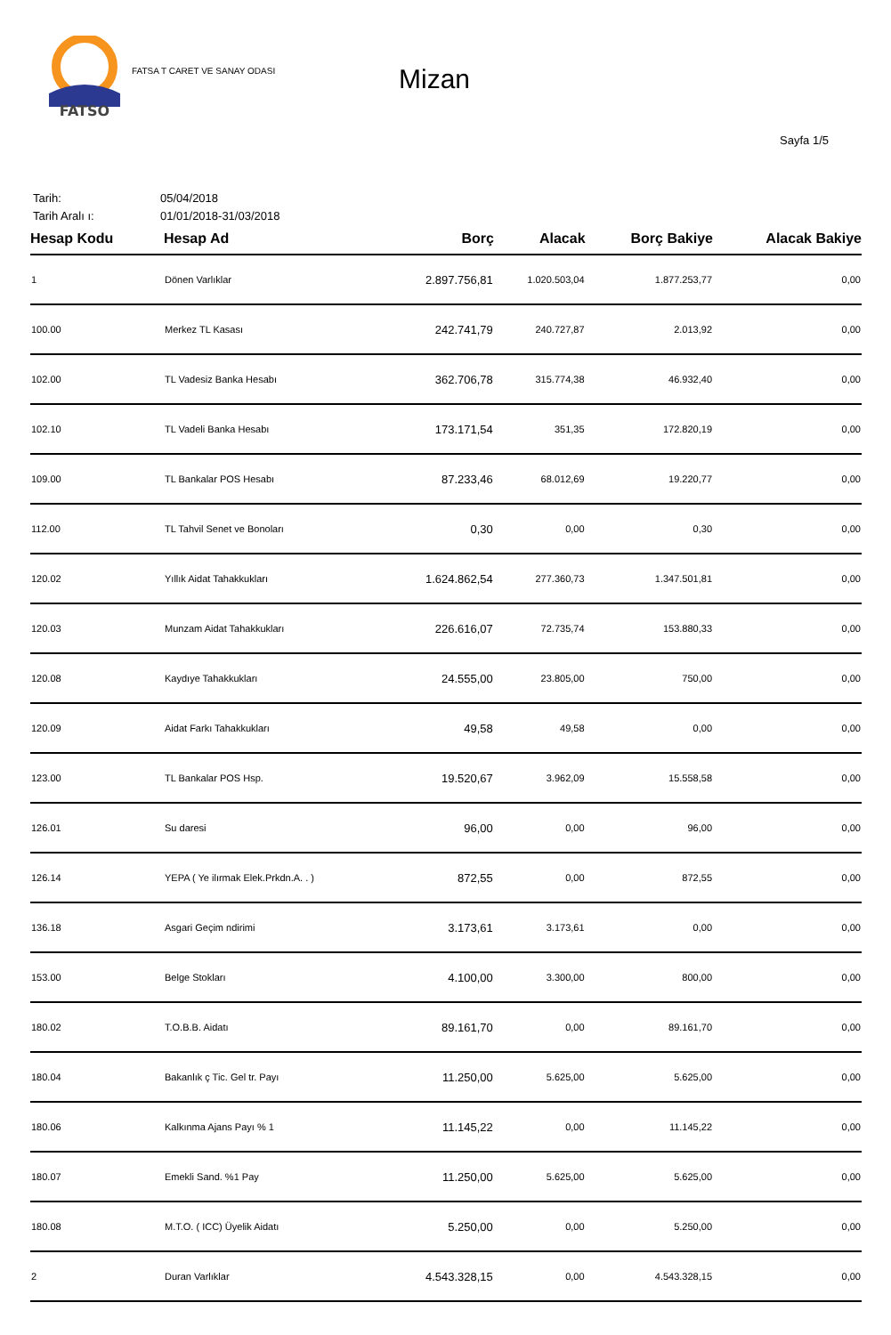FATSO
FATSA T CARET VE SANAY ODASI
Mizan
Sayfa 1/5
Tarih: 05/04/2018
Tarih Aralı ı: 01/01/2018-31/03/2018
| Hesap Kodu | Hesap Ad | Borç | Alacak | Borç Bakiye | Alacak Bakiye |
| --- | --- | --- | --- | --- | --- |
| 1 | Dönen Varlıklar | 2.897.756,81 | 1.020.503,04 | 1.877.253,77 | 0,00 |
| 100.00 | Merkez TL Kasası | 242.741,79 | 240.727,87 | 2.013,92 | 0,00 |
| 102.00 | TL Vadesiz Banka Hesabı | 362.706,78 | 315.774,38 | 46.932,40 | 0,00 |
| 102.10 | TL Vadeli Banka Hesabı | 173.171,54 | 351,35 | 172.820,19 | 0,00 |
| 109.00 | TL Bankalar POS Hesabı | 87.233,46 | 68.012,69 | 19.220,77 | 0,00 |
| 112.00 | TL Tahvil Senet ve Bonoları | 0,30 | 0,00 | 0,30 | 0,00 |
| 120.02 | Yıllık Aidat Tahakkukları | 1.624.862,54 | 277.360,73 | 1.347.501,81 | 0,00 |
| 120.03 | Munzam Aidat Tahakkukları | 226.616,07 | 72.735,74 | 153.880,33 | 0,00 |
| 120.08 | Kaydıye Tahakkukları | 24.555,00 | 23.805,00 | 750,00 | 0,00 |
| 120.09 | Aidat Farkı Tahakkukları | 49,58 | 49,58 | 0,00 | 0,00 |
| 123.00 | TL Bankalar POS Hsp. | 19.520,67 | 3.962,09 | 15.558,58 | 0,00 |
| 126.01 | Su daresi | 96,00 | 0,00 | 96,00 | 0,00 |
| 126.14 | YEPA ( Ye ilırmak Elek.Prkdn.A. . ) | 872,55 | 0,00 | 872,55 | 0,00 |
| 136.18 | Asgari Geçim ndirimi | 3.173,61 | 3.173,61 | 0,00 | 0,00 |
| 153.00 | Belge Stokları | 4.100,00 | 3.300,00 | 800,00 | 0,00 |
| 180.02 | T.O.B.B. Aidatı | 89.161,70 | 0,00 | 89.161,70 | 0,00 |
| 180.04 | Bakanlık ç Tic. Gel tr. Payı | 11.250,00 | 5.625,00 | 5.625,00 | 0,00 |
| 180.06 | Kalkınma Ajans Payı % 1 | 11.145,22 | 0,00 | 11.145,22 | 0,00 |
| 180.07 | Emekli Sand. %1 Pay | 11.250,00 | 5.625,00 | 5.625,00 | 0,00 |
| 180.08 | M.T.O. ( ICC) Üyelik Aidatı | 5.250,00 | 0,00 | 5.250,00 | 0,00 |
| 2 | Duran Varlıklar | 4.543.328,15 | 0,00 | 4.543.328,15 | 0,00 |